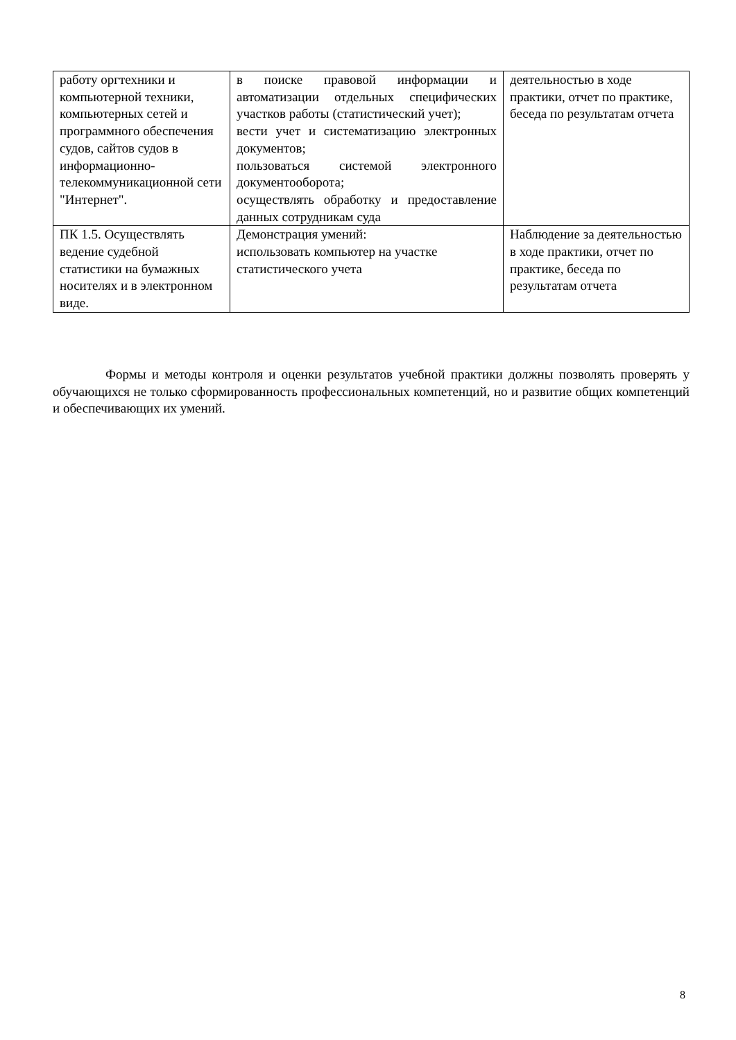| работу оргтехники и компьютерной техники, компьютерных сетей и программного обеспечения судов, сайтов судов в информационно-телекоммуникационной сети "Интернет". | в поиске правовой информации и автоматизации отдельных специфических участков работы (статистический учет); вести учет и систематизацию электронных документов; пользоваться системой электронного документооборота; осуществлять обработку и предоставление данных сотрудникам суда | деятельностью в ходе практики, отчет по практике, беседа по результатам отчета |
| ПК 1.5. Осуществлять ведение судебной статистики на бумажных носителях и в электронном виде. | Демонстрация умений: использовать компьютер на участке статистического учета | Наблюдение за деятельностью в ходе практики, отчет по практике, беседа по результатам отчета |
Формы и методы контроля и оценки результатов учебной практики должны позволять проверять у обучающихся не только сформированность профессиональных компетенций, но и развитие общих компетенций и обеспечивающих их умений.
8